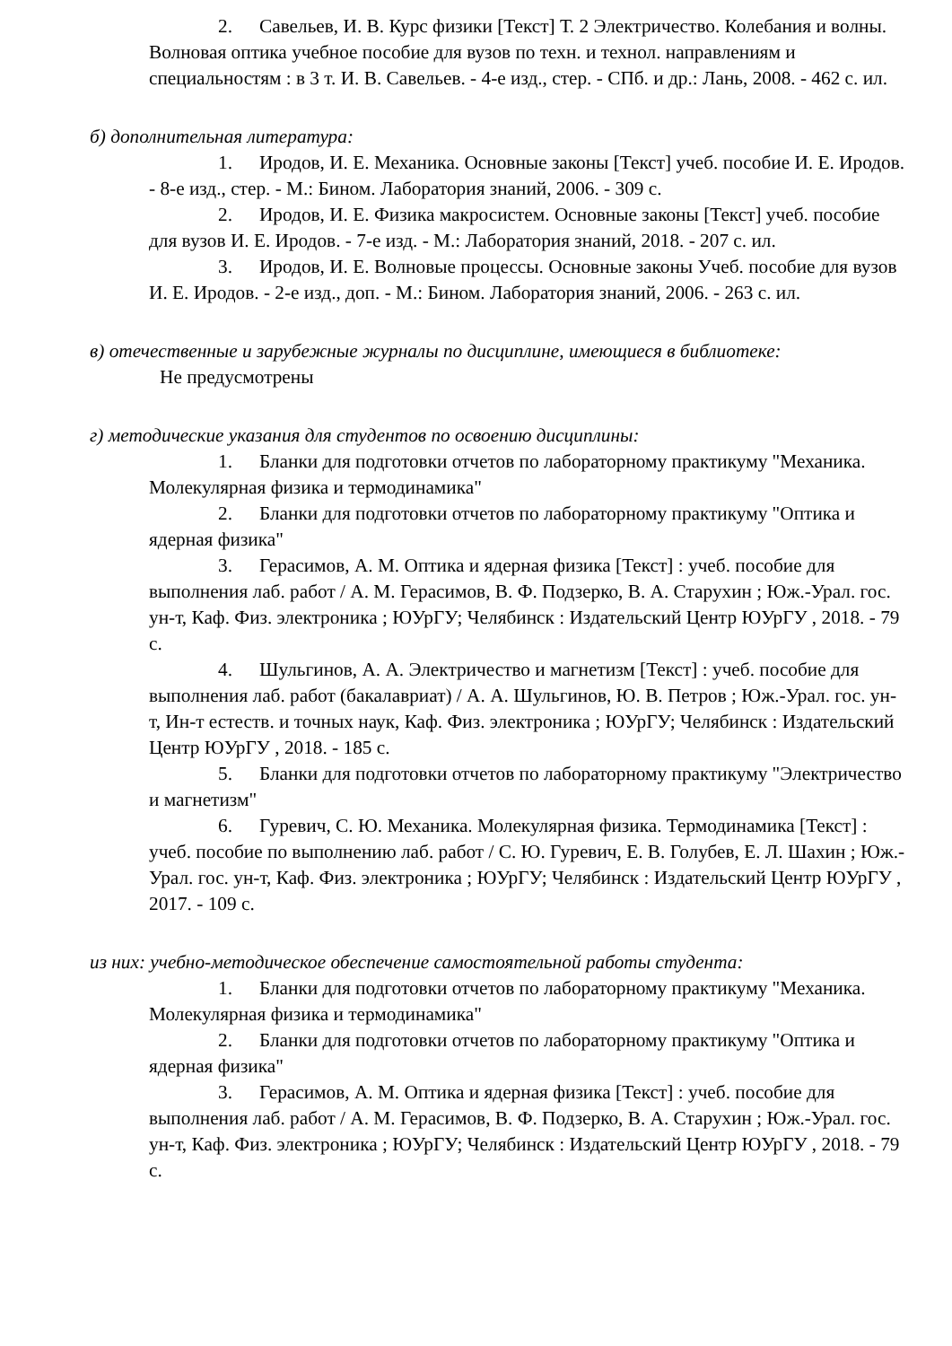2. Савельев, И. В. Курс физики [Текст] Т. 2 Электричество. Колебания и волны. Волновая оптика учебное пособие для вузов по техн. и технол. направлениям и специальностям : в 3 т. И. В. Савельев. - 4-е изд., стер. - СПб. и др.: Лань, 2008. - 462 с. ил.
б) дополнительная литература:
1. Иродов, И. Е. Механика. Основные законы [Текст] учеб. пособие И. Е. Иродов. - 8-е изд., стер. - М.: Бином. Лаборатория знаний, 2006. - 309 с.
2. Иродов, И. Е. Физика макросистем. Основные законы [Текст] учеб. пособие для вузов И. Е. Иродов. - 7-е изд. - М.: Лаборатория знаний, 2018. - 207 с. ил.
3. Иродов, И. Е. Волновые процессы. Основные законы Учеб. пособие для вузов И. Е. Иродов. - 2-е изд., доп. - М.: Бином. Лаборатория знаний, 2006. - 263 с. ил.
в) отечественные и зарубежные журналы по дисциплине, имеющиеся в библиотеке:
Не предусмотрены
г) методические указания для студентов по освоению дисциплины:
1. Бланки для подготовки отчетов по лабораторному практикуму "Механика. Молекулярная физика и термодинамика"
2. Бланки для подготовки отчетов по лабораторному практикуму "Оптика и ядерная физика"
3. Герасимов, А. М. Оптика и ядерная физика [Текст] : учеб. пособие для выполнения лаб. работ / А. М. Герасимов, В. Ф. Подзерко, В. А. Старухин ; Юж.-Урал. гос. ун-т, Каф. Физ. электроника ; ЮУрГУ; Челябинск : Издательский Центр ЮУрГУ , 2018. - 79 с.
4. Шульгинов, А. А. Электричество и магнетизм [Текст] : учеб. пособие для выполнения лаб. работ (бакалавриат) / А. А. Шульгинов, Ю. В. Петров ; Юж.-Урал. гос. ун-т, Ин-т естеств. и точных наук, Каф. Физ. электроника ; ЮУрГУ; Челябинск : Издательский Центр ЮУрГУ , 2018. - 185 с.
5. Бланки для подготовки отчетов по лабораторному практикуму "Электричество и магнетизм"
6. Гуревич, С. Ю. Механика. Молекулярная физика. Термодинамика [Текст] : учеб. пособие по выполнению лаб. работ / С. Ю. Гуревич, Е. В. Голубев, Е. Л. Шахин ; Юж.-Урал. гос. ун-т, Каф. Физ. электроника ; ЮУрГУ; Челябинск : Издательский Центр ЮУрГУ , 2017. - 109 с.
из них: учебно-методическое обеспечение самостоятельной работы студента:
1. Бланки для подготовки отчетов по лабораторному практикуму "Механика. Молекулярная физика и термодинамика"
2. Бланки для подготовки отчетов по лабораторному практикуму "Оптика и ядерная физика"
3. Герасимов, А. М. Оптика и ядерная физика [Текст] : учеб. пособие для выполнения лаб. работ / А. М. Герасимов, В. Ф. Подзерко, В. А. Старухин ; Юж.-Урал. гос. ун-т, Каф. Физ. электроника ; ЮУрГУ; Челябинск : Издательский Центр ЮУрГУ , 2018. - 79 с.